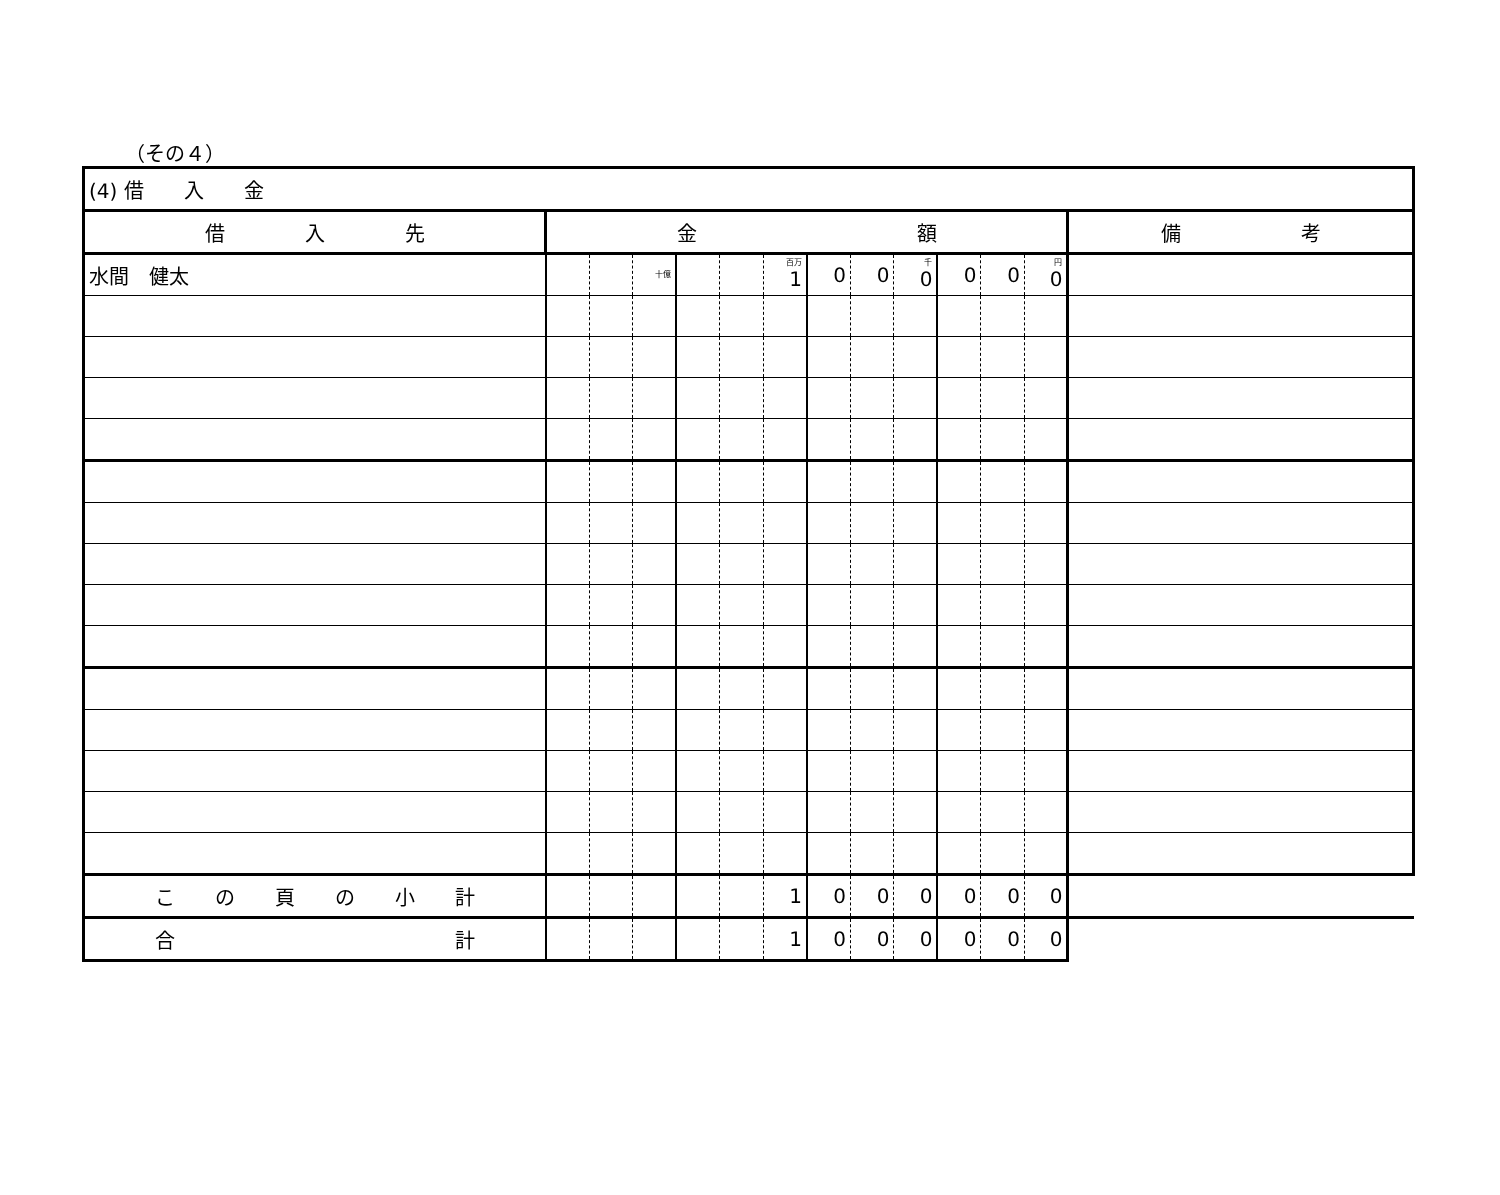（その４）
| (4) 借 入 金 | | | | | | | | | | | | | |
| 借 入 先 | 金 額 | | | | | | | | | | | | 備 考 |
| 水間 健太 | | | 十億 | | | 百万 1 | 0 | 0 | 千 0 | 0 | 0 | 円 0 | |
| こ の 頁 の 小 計 | | | | | | 1 | 0 | 0 | 0 | 0 | 0 | 0 | |
| 合 計 | | | | | | 1 | 0 | 0 | 0 | 0 | 0 | 0 | |